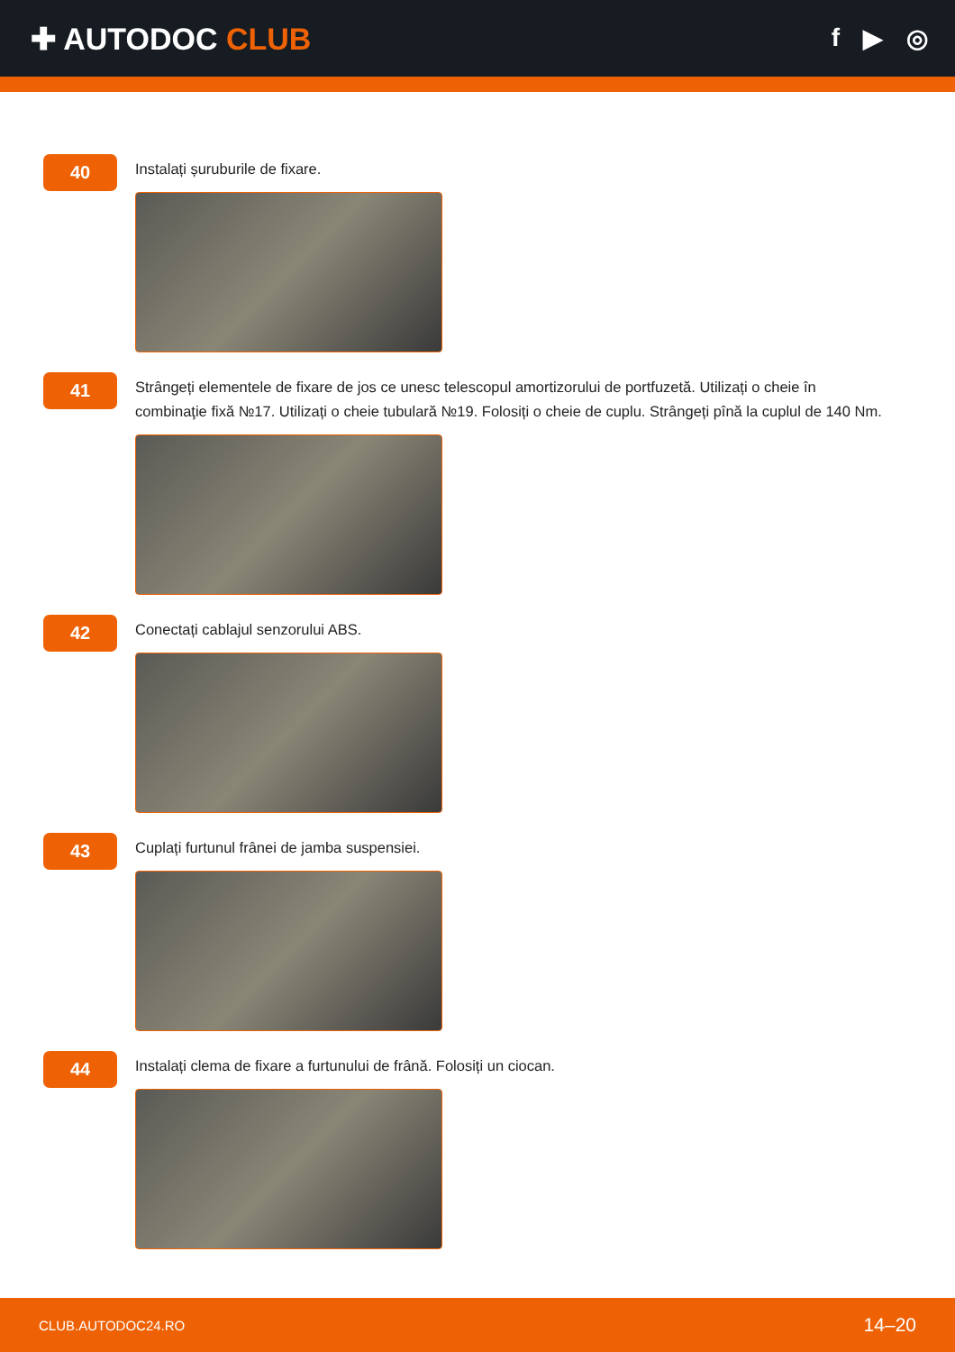✚ AUTODOC CLUB
f ▶ ◎
40
Instalați șuruburile de fixare.
41
Strângeți elementele de fixare de jos ce unesc telescopul amortizorului de portfuzetă. Utilizați o cheie în combinaţie fixă №17. Utilizați o cheie tubulară №19. Folosiți o cheie de cuplu. Strângeți pînă la cuplul de 140 Nm.
42
Conectați cablajul senzorului ABS.
43
Cuplați furtunul frânei de jamba suspensiei.
44
Instalați clema de fixare a furtunului de frână. Folosiți un ciocan.
CLUB.AUTODOC24.RO 14–20